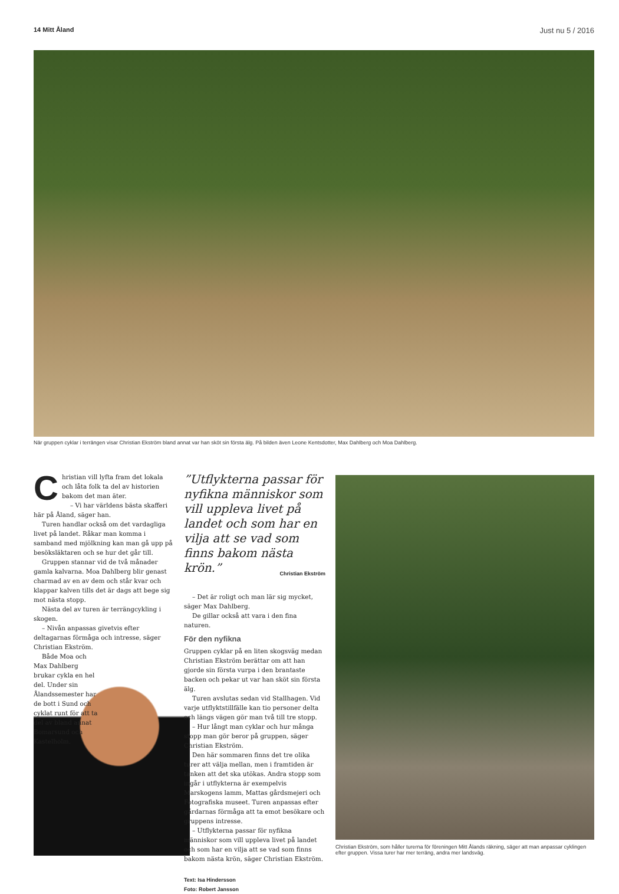14 Mitt Åland Just nu 5 / 2016
När gruppen cyklar i terrängen visar Christian Ekström bland annat var han sköt sin första älg. På bilden även Leone Kentsdotter, Max Dahlberg och Moa Dahlberg.
Christian vill lyfta fram det lokala och låta folk ta del av historien bakom det man äter.
– Vi har världens bästa skafferi här på Åland, säger han.
Turen handlar också om det vardagliga livet på landet. Råkar man komma i samband med mjölkning kan man gå upp på besöksläktaren och se hur det går till.
Gruppen stannar vid de två månader gamla kalvarna. Moa Dahlberg blir genast charmad av en av dem och står kvar och klappar kalven tills det är dags att bege sig mot nästa stopp.
Nästa del av turen är terrängcykling i skogen.
– Nivån anpassas givetvis efter deltagarnas förmåga och intresse, säger Christian Ekström.
Både Moa och Max Dahlberg brukar cykla en hel del. Under sin Ålandssemester har de bott i Sund och cyklat runt för att ta del av bland annat Bomarsund och Kastelholm.
”Utflykterna passar för nyfikna människor som vill uppleva livet på landet och som har en vilja att se vad som finns bakom nästa krön.” Christian Ekström
– Det är roligt och man lär sig mycket, säger Max Dahlberg.
De gillar också att vara i den fina naturen.
För den nyfikna
Gruppen cyklar på en liten skogsväg medan Christian Ekström berättar om att han gjorde sin första vurpa i den brantaste backen och pekar ut var han sköt sin första älg.
Turen avslutas sedan vid Stallhagen. Vid varje utflyktstillfälle kan tio personer delta och längs vägen gör man två till tre stopp.
– Hur långt man cyklar och hur många stopp man gör beror på gruppen, säger Christian Ekström.
Den här sommaren finns det tre olika turer att välja mellan, men i framtiden är tanken att det ska utökas. Andra stopp som ingår i utflykterna är exempelvis Marskogens lamm, Mattas gårdsmejeri och Fotografiska museet. Turen anpassas efter gårdarnas förmåga att ta emot besökare och gruppens intresse.
– Utflykterna passar för nyfikna människor som vill uppleva livet på landet och som har en vilja att se vad som finns bakom nästa krön, säger Christian Ekström.
Text: Isa Hindersson
Foto: Robert Jansson
Christian Ekström, som håller turerna för föreningen Mitt Ålands räkning, säger att man anpassar cyklingen efter gruppen. Vissa turer har mer terräng, andra mer landsväg.